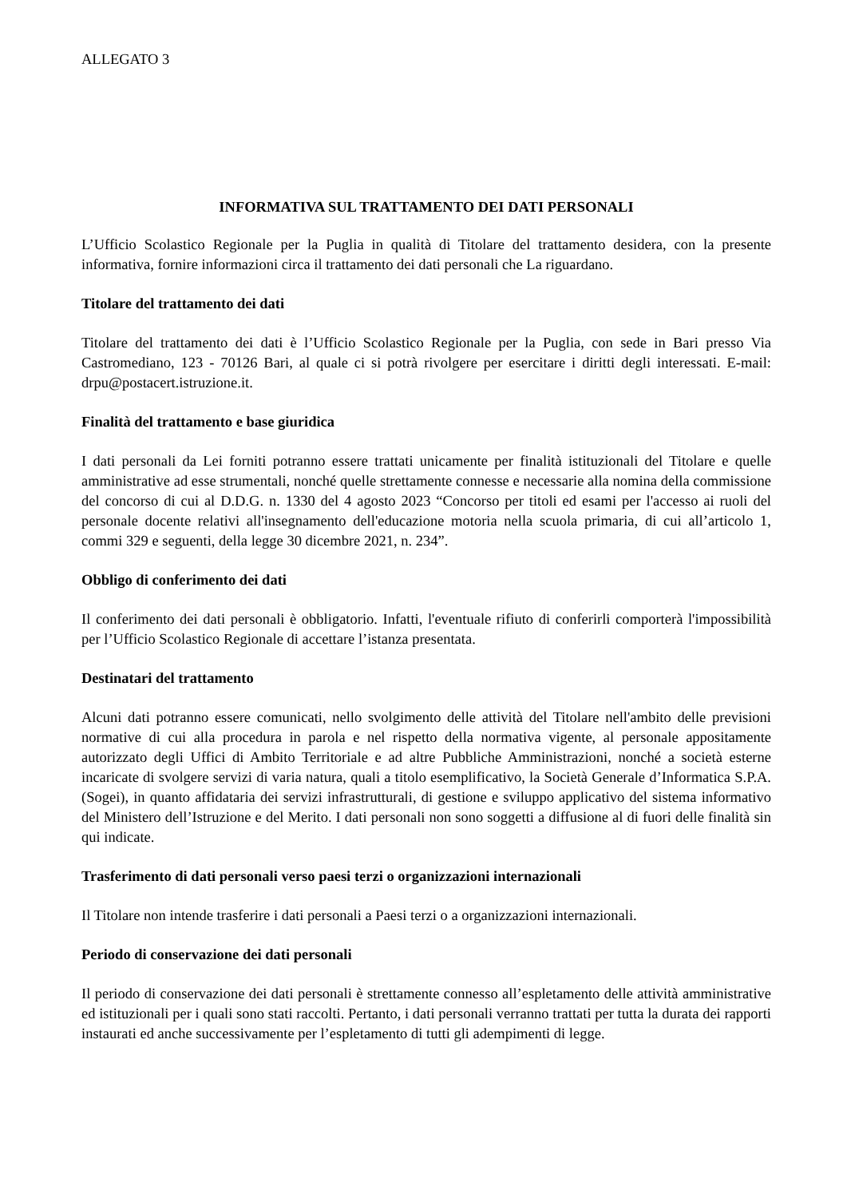ALLEGATO 3
INFORMATIVA SUL TRATTAMENTO DEI DATI PERSONALI
L’Ufficio Scolastico Regionale per la Puglia in qualità di Titolare del trattamento desidera, con la presente informativa, fornire informazioni circa il trattamento dei dati personali che La riguardano.
Titolare del trattamento dei dati
Titolare del trattamento dei dati è l’Ufficio Scolastico Regionale per la Puglia, con sede in Bari presso Via Castromediano, 123 - 70126 Bari, al quale ci si potrà rivolgere per esercitare i diritti degli interessati. E-mail: drpu@postacert.istruzione.it.
Finalità del trattamento e base giuridica
I dati personali da Lei forniti potranno essere trattati unicamente per finalità istituzionali del Titolare e quelle amministrative ad esse strumentali, nonché quelle strettamente connesse e necessarie alla nomina della commissione del concorso di cui al D.D.G. n. 1330 del 4 agosto 2023 “Concorso per titoli ed esami per l'accesso ai ruoli del personale docente relativi all'insegnamento dell'educazione motoria nella scuola primaria, di cui all’articolo 1, commi 329 e seguenti, della legge 30 dicembre 2021, n. 234”.
Obbligo di conferimento dei dati
Il conferimento dei dati personali è obbligatorio. Infatti, l'eventuale rifiuto di conferirli comporterà l'impossibilità per l’Ufficio Scolastico Regionale di accettare l’istanza presentata.
Destinatari del trattamento
Alcuni dati potranno essere comunicati, nello svolgimento delle attività del Titolare nell'ambito delle previsioni normative di cui alla procedura in parola e nel rispetto della normativa vigente, al personale appositamente autorizzato degli Uffici di Ambito Territoriale e ad altre Pubbliche Amministrazioni, nonché a società esterne incaricate di svolgere servizi di varia natura, quali a titolo esemplificativo, la Società Generale d’Informatica S.P.A. (Sogei), in quanto affidataria dei servizi infrastrutturali, di gestione e sviluppo applicativo del sistema informativo del Ministero dell’Istruzione e del Merito. I dati personali non sono soggetti a diffusione al di fuori delle finalità sin qui indicate.
Trasferimento di dati personali verso paesi terzi o organizzazioni internazionali
Il Titolare non intende trasferire i dati personali a Paesi terzi o a organizzazioni internazionali.
Periodo di conservazione dei dati personali
Il periodo di conservazione dei dati personali è strettamente connesso all’espletamento delle attività amministrative ed istituzionali per i quali sono stati raccolti. Pertanto, i dati personali verranno trattati per tutta la durata dei rapporti instaurati ed anche successivamente per l’espletamento di tutti gli adempimenti di legge.